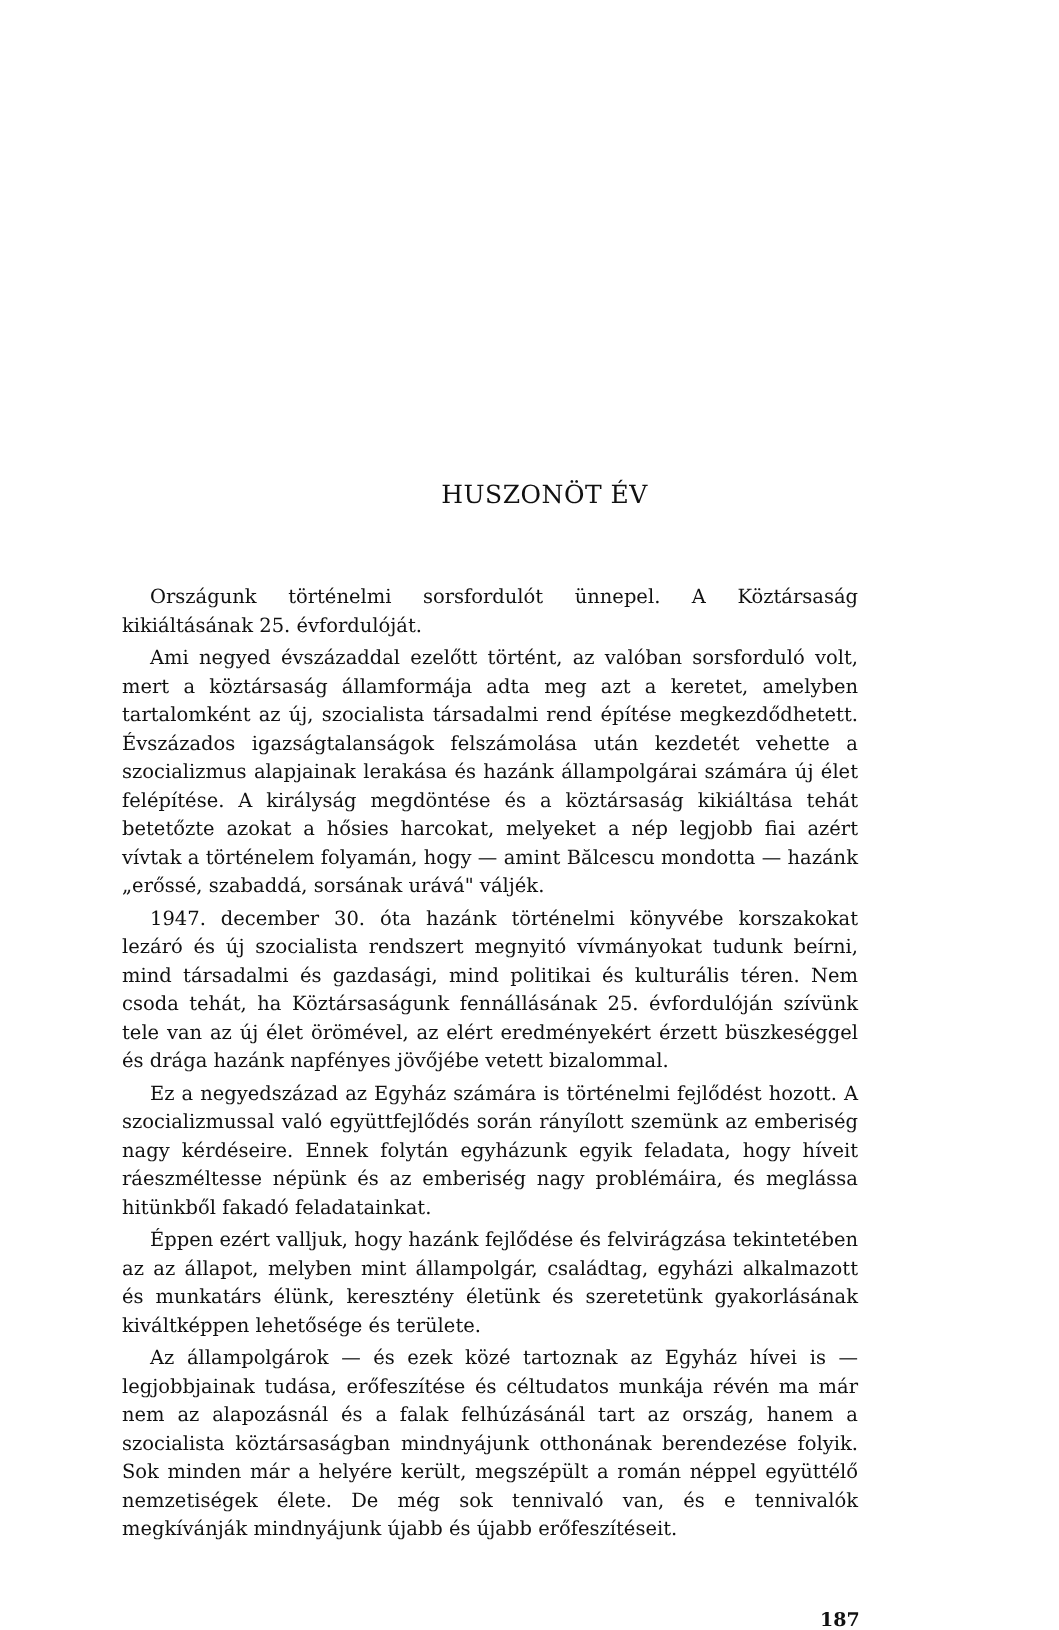HUSZONÖT ÉV
Országunk történelmi sorsfordulót ünnepel. A Köztársaság kikiáltásának 25. évfordulóját.
Ami negyed évszázaddal ezelőtt történt, az valóban sorsforduló volt, mert a köztársaság államformája adta meg azt a keretet, amelyben tartalomként az új, szocialista társadalmi rend építése megkezdődhetett. Évszázados igazságtalanságok felszámolása után kezdetét vehette a szocializmus alapjainak lerakása és hazánk állampolgárai számára új élet felépítése. A királyság megdöntése és a köztársaság kikiáltása tehát betetőzte azokat a hősies harcokat, melyeket a nép legjobb fiai azért vívtak a történelem folyamán, hogy — amint Bălcescu mondotta — hazánk „erőssé, szabaddá, sorsának urává" váljék.
1947. december 30. óta hazánk történelmi könyvébe korszakokat lezáró és új szocialista rendszert megnyitó vívmányokat tudunk beírni, mind társadalmi és gazdasági, mind politikai és kulturális téren. Nem csoda tehát, ha Köztársaságunk fennállásának 25. évfordulóján szívünk tele van az új élet örömével, az elért eredményekért érzett büszkeséggel és drága hazánk napfényes jövőjébe vetett bizalommal.
Ez a negyedszázad az Egyház számára is történelmi fejlődést hozott. A szocializmussal való együttfejlődés során rányílott szemünk az emberiség nagy kérdéseire. Ennek folytán egyházunk egyik feladata, hogy híveit ráeszméltesse népünk és az emberiség nagy problémáira, és meglássa hitünkből fakadó feladatainkat.
Éppen ezért valljuk, hogy hazánk fejlődése és felvirágzása tekintetében az az állapot, melyben mint állampolgár, családtag, egyházi alkalmazott és munkatárs élünk, keresztény életünk és szeretetünk gyakorlásának kiváltképpen lehetősége és területe.
Az állampolgárok — és ezek közé tartoznak az Egyház hívei is — legjobbjainak tudása, erőfeszítése és céltudatos munkája révén ma már nem az alapozásnál és a falak felhúzásánál tart az ország, hanem a szocialista köztársaságban mindnyájunk otthonának berendezése folyik. Sok minden már a helyére került, megszépült a román néppel együttélő nemzetiségek élete. De még sok tennivaló van, és e tennivalók megkívánják mindnyájunk újabb és újabb erőfeszítéseit.
187